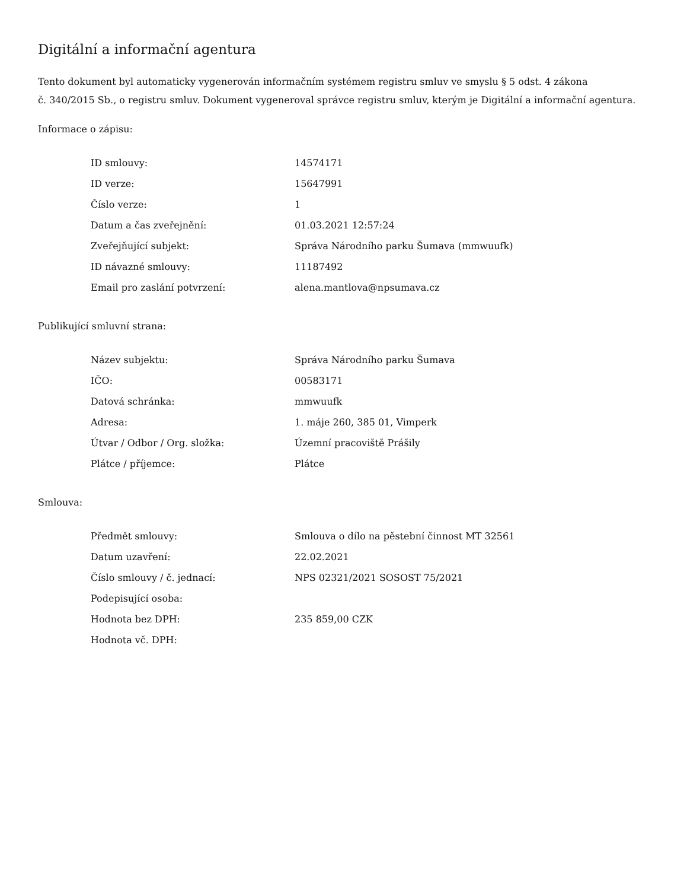Digitální a informační agentura
Tento dokument byl automaticky vygenerován informačním systémem registru smluv ve smyslu § 5 odst. 4 zákona
č. 340/2015 Sb., o registru smluv. Dokument vygeneroval správce registru smluv, kterým je Digitální a informační agentura.
Informace o zápisu:
| ID smlouvy: | 14574171 |
| ID verze: | 15647991 |
| Číslo verze: | 1 |
| Datum a čas zveřejnění: | 01.03.2021 12:57:24 |
| Zveřejňující subjekt: | Správa Národního parku Šumava (mmwuufk) |
| ID návazné smlouvy: | 11187492 |
| Email pro zaslání potvrzení: | alena.mantlova@npsumava.cz |
Publikující smluvní strana:
| Název subjektu: | Správa Národního parku Šumava |
| IČO: | 00583171 |
| Datová schránka: | mmwuufk |
| Adresa: | 1. máje 260, 385 01, Vimperk |
| Útvar / Odbor / Org. složka: | Územní pracoviště Prášily |
| Plátce / příjemce: | Plátce |
Smlouva:
| Předmět smlouvy: | Smlouva o dílo na pěstební činnost MT 32561 |
| Datum uzavření: | 22.02.2021 |
| Číslo smlouvy / č. jednací: | NPS 02321/2021 SOSOST 75/2021 |
| Podepisující osoba: | |
| Hodnota bez DPH: | 235 859,00 CZK |
| Hodnota vč. DPH: | |